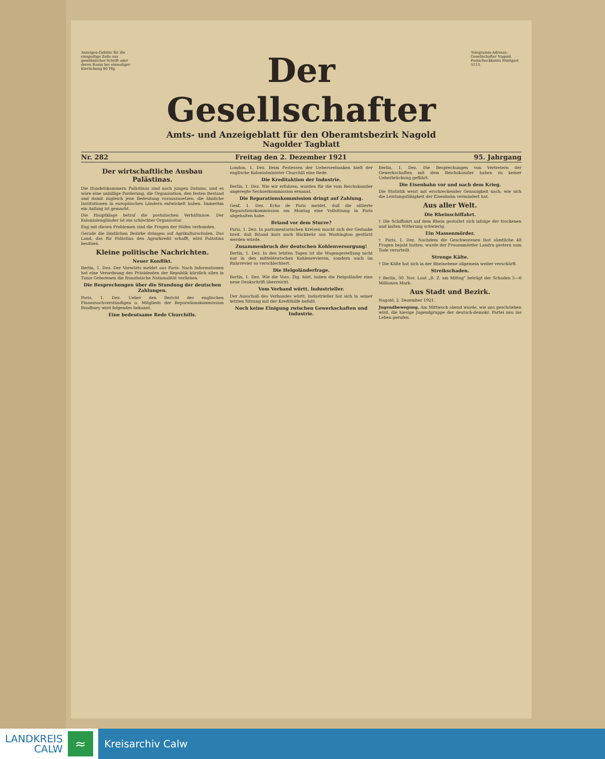Anzeigen-Gebühr für die einspaltige Zeile aus gewöhnlicher Schrift oder deren Raum bei einmaliger Einrückung 80 Pfg.
Der Gesellschafter
Amts- und Anzeigeblatt für den Oberamtsbezirk Nagold
Nagolder Tagblatt
Telegramm-Adresse: Gesellschafter Nagold. Postscheckkonto Stuttgart 5113.
Nr. 282 Freitag den 2. Dezember 1921 95. Jahrgang
Der wirtschaftliche Ausbau Palästinas.
Die Handelskammern Palästinas sind noch jungen Datums, und es wäre eine unbillige Forderung, die Organisation, den festen Bestand und damit zugleich jene Bedeutung vorauszusetzen, die ähnliche Institutionen in europäischen Ländern entwickelt haben. Immerhin ein Anfang ist gemacht.
Die Hauptklage betraf die postalischen Verhältnisse. Der Kolonialengländer ist ein schlechter Organisator.
Eng mit diesen Problemen sind die Fragen der Häfen verbunden.
Gerade die ländlichen Bezirke drängen auf Agrikulturschulen. Das Land, das für Palästina den Agrarkredit schafft, wird Palästina besitzen.
Kleine politische Nachrichten.
Neuer Konflikt.
Berlin, 1. Dez. Der Vorwärts meldet aus Paris: Nach Informationen hat eine Verordnung des Präsidenten der Republik kürzlich allen in Tunis Geborenen die französische Nationalität verliehen.
Die Besprechungen über die Stundung der deutschen Zahlungen.
Paris, 1. Dez. Ueber den Bericht des englischen Finanzsachverständigen u. Mitglieds der Reparationskommission Bradbury wird folgendes bekannt.
Eine bedeutsame Rede Churchills.
London, 1. Dez. Beim Festessen der Ueberseebanken hielt der englische Kolonialminister Churchill eine Rede.
Die Kreditaktion der Industrie.
Berlin, 1. Dez. Wie wir erfahren, wurden für die vom Reichskanzler angeregte Sechserkommission ernannt.
Die Reparationskommission dringt auf Zahlung.
Genf, 1. Dez. Echo de Paris meldet, daß die alliierte Reparationskommission am Montag eine Vollsitzung in Paris abgehalten habe.
Briand vor dem Sturze?
Paris, 1. Dez. In parlamentarischen Kreisen macht sich der Gedanke breit, daß Briand kurz nach Rückkehr aus Washington gestürzt werden würde.
Zusammenbruch der deutschen Kohlenversorgung!
Berlin, 1. Dez. In den letzten Tagen ist die Wagengestellung nicht nur in den mitteldeutschen Kohlenrevieren, sondern auch im Ruhrrevier so verschlechtert.
Die Helgoländerfrage.
Berlin, 1. Dez. Wie die Voss. Ztg. hört, haben die Helgoländer eine neue Denkschrift überreicht.
Vom Verband württ. Industrieller.
Der Ausschuß des Verbandes württ. Industrieller hat sich in seiner letzten Sitzung mit der Kredithilfe befaßt.
Noch keine Einigung zwischen Gewerkschaften und Industrie.
Berlin, 1. Dez. Die Besprechungen von Vertretern der Gewerkschaften mit dem Reichskanzler haben zu keiner Ueberbrückung geführt.
Die Eisenbahn vor und nach dem Krieg.
Die Statistik weist mit erschreckender Genauigkeit nach, wie sich die Leistungsfähigkeit der Eisenbahn vermindert hat.
Aus aller Welt.
Die Rheinschiffahrt.
† Die Schiffahrt auf dem Rhein gestaltet sich infolge der trockenen und kalten Witterung schwierig.
Ein Massenmörder.
† Paris, 1. Dez. Nachdem die Geschworenen fast sämtliche 48 Fragen bejaht hatten, wurde der Frauenmörder Landru gestern zum Tode verurteilt.
Strenge Kälte.
† Die Kälte hat sich in der Rheinebene allgemein weiter verschärft.
Streikschaden.
† Berlin, 30. Nov. Laut „B. Z. am Mittag" beträgt der Schaden 5—6 Millionen Mark.
Aus Stadt und Bezirk.
Nagold, 2. Dezember 1921.
Jugendbewegung. Am Mittwoch abend wurde, wie uns geschrieben wird, die hiesige Jugendgruppe der deutsch-demokr. Partei neu ins Leben gerufen.
LANDKREIS
CALW
≈
Kreisarchiv Calw